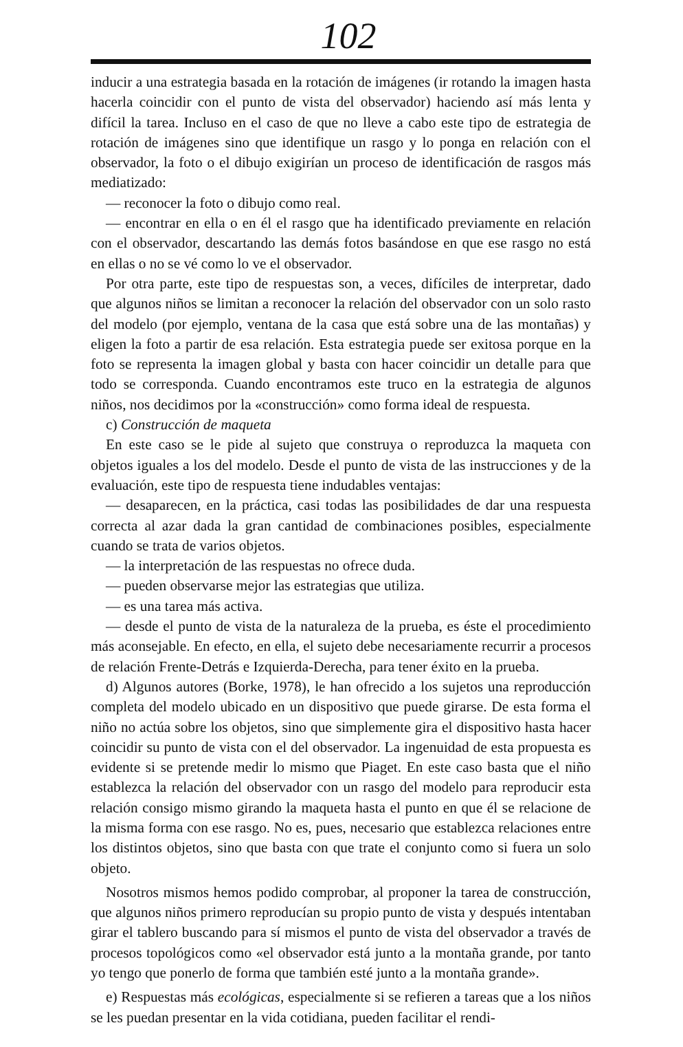102
inducir a una estrategia basada en la rotación de imágenes (ir rotando la imagen hasta hacerla coincidir con el punto de vista del observador) haciendo así más lenta y difícil la tarea. Incluso en el caso de que no lleve a cabo este tipo de estrategia de rotación de imágenes sino que identifique un rasgo y lo ponga en relación con el observador, la foto o el dibujo exigirían un proceso de identificación de rasgos más mediatizado:
— reconocer la foto o dibujo como real.
— encontrar en ella o en él el rasgo que ha identificado previamente en relación con el observador, descartando las demás fotos basándose en que ese rasgo no está en ellas o no se vé como lo ve el observador.
Por otra parte, este tipo de respuestas son, a veces, difíciles de interpretar, dado que algunos niños se limitan a reconocer la relación del observador con un solo rasto del modelo (por ejemplo, ventana de la casa que está sobre una de las montañas) y eligen la foto a partir de esa relación. Esta estrategia puede ser exitosa porque en la foto se representa la imagen global y basta con hacer coincidir un detalle para que todo se corresponda. Cuando encontramos este truco en la estrategia de algunos niños, nos decidimos por la «construcción» como forma ideal de respuesta.
c) Construcción de maqueta
En este caso se le pide al sujeto que construya o reproduzca la maqueta con objetos iguales a los del modelo. Desde el punto de vista de las instrucciones y de la evaluación, este tipo de respuesta tiene indudables ventajas:
— desaparecen, en la práctica, casi todas las posibilidades de dar una respuesta correcta al azar dada la gran cantidad de combinaciones posibles, especialmente cuando se trata de varios objetos.
— la interpretación de las respuestas no ofrece duda.
— pueden observarse mejor las estrategias que utiliza.
— es una tarea más activa.
— desde el punto de vista de la naturaleza de la prueba, es éste el procedimiento más aconsejable. En efecto, en ella, el sujeto debe necesariamente recurrir a procesos de relación Frente-Detrás e Izquierda-Derecha, para tener éxito en la prueba.
d) Algunos autores (Borke, 1978), le han ofrecido a los sujetos una reproducción completa del modelo ubicado en un dispositivo que puede girarse. De esta forma el niño no actúa sobre los objetos, sino que simplemente gira el dispositivo hasta hacer coincidir su punto de vista con el del observador. La ingenuidad de esta propuesta es evidente si se pretende medir lo mismo que Piaget. En este caso basta que el niño establezca la relación del observador con un rasgo del modelo para reproducir esta relación consigo mismo girando la maqueta hasta el punto en que él se relacione de la misma forma con ese rasgo. No es, pues, necesario que establezca relaciones entre los distintos objetos, sino que basta con que trate el conjunto como si fuera un solo objeto.
Nosotros mismos hemos podido comprobar, al proponer la tarea de construcción, que algunos niños primero reproducían su propio punto de vista y después intentaban girar el tablero buscando para sí mismos el punto de vista del observador a través de procesos topológicos como «el observador está junto a la montaña grande, por tanto yo tengo que ponerlo de forma que también esté junto a la montaña grande».
e) Respuestas más ecológicas, especialmente si se refieren a tareas que a los niños se les puedan presentar en la vida cotidiana, pueden facilitar el rendi-